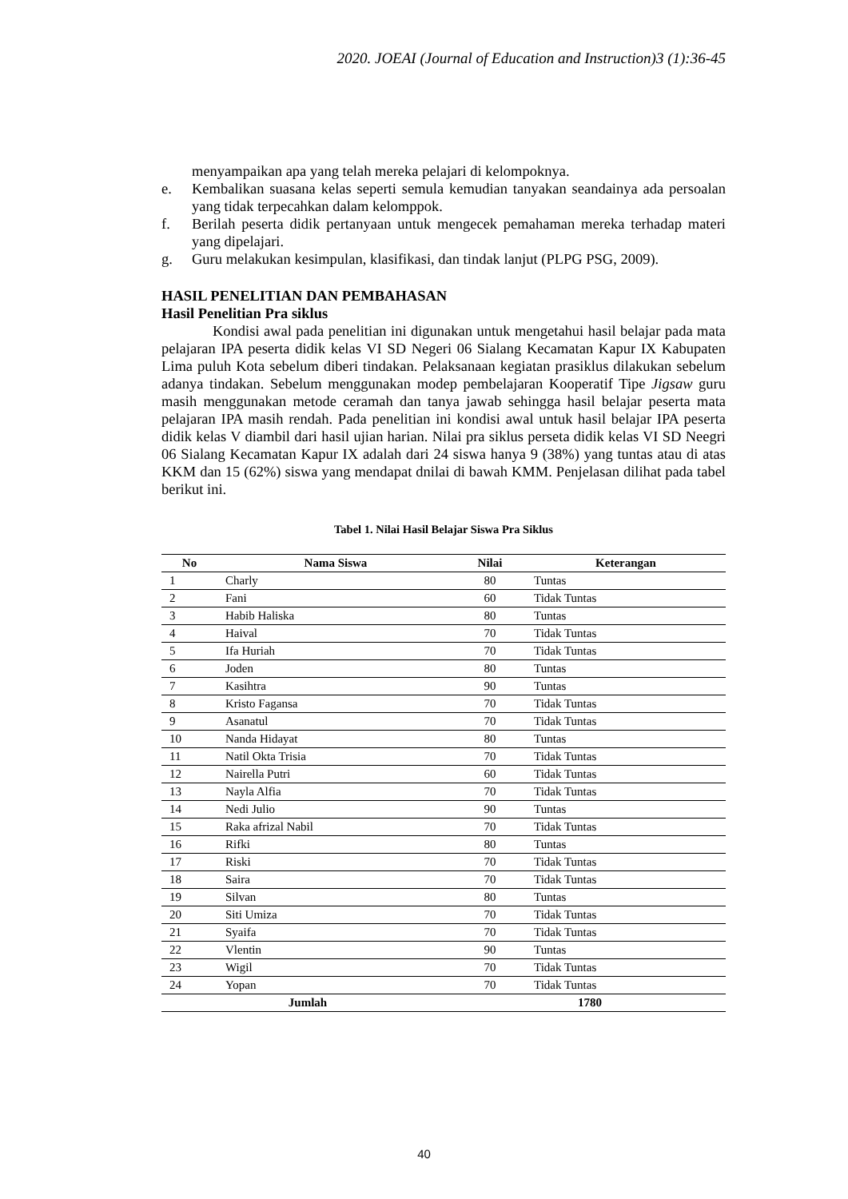2020. JOEAI (Journal of Education and Instruction)3 (1):36-45
menyampaikan apa yang telah mereka pelajari di kelompoknya.
e. Kembalikan suasana kelas seperti semula kemudian tanyakan seandainya ada persoalan yang tidak terpecahkan dalam kelomppok.
f. Berilah peserta didik pertanyaan untuk mengecek pemahaman mereka terhadap materi yang dipelajari.
g. Guru melakukan kesimpulan, klasifikasi, dan tindak lanjut (PLPG PSG, 2009).
HASIL PENELITIAN DAN PEMBAHASAN
Hasil Penelitian Pra siklus
Kondisi awal pada penelitian ini digunakan untuk mengetahui hasil belajar pada mata pelajaran IPA peserta didik kelas VI SD Negeri 06 Sialang Kecamatan Kapur IX Kabupaten Lima puluh Kota sebelum diberi tindakan. Pelaksanaan kegiatan prasiklus dilakukan sebelum adanya tindakan. Sebelum menggunakan modep pembelajaran Kooperatif Tipe Jigsaw guru masih menggunakan metode ceramah dan tanya jawab sehingga hasil belajar peserta mata pelajaran IPA masih rendah. Pada penelitian ini kondisi awal untuk hasil belajar IPA peserta didik kelas V diambil dari hasil ujian harian. Nilai pra siklus perseta didik kelas VI SD Neegri 06 Sialang Kecamatan Kapur IX adalah dari 24 siswa hanya 9 (38%) yang tuntas atau di atas KKM dan 15 (62%) siswa yang mendapat dnilai di bawah KMM. Penjelasan dilihat pada tabel berikut ini.
Tabel 1. Nilai Hasil Belajar Siswa Pra Siklus
| No | Nama Siswa | Nilai | Keterangan |
| --- | --- | --- | --- |
| 1 | Charly | 80 | Tuntas |
| 2 | Fani | 60 | Tidak Tuntas |
| 3 | Habib Haliska | 80 | Tuntas |
| 4 | Haival | 70 | Tidak Tuntas |
| 5 | Ifa Huriah | 70 | Tidak Tuntas |
| 6 | Joden | 80 | Tuntas |
| 7 | Kasihtra | 90 | Tuntas |
| 8 | Kristo Fagansa | 70 | Tidak Tuntas |
| 9 | Asanatul | 70 | Tidak Tuntas |
| 10 | Nanda Hidayat | 80 | Tuntas |
| 11 | Natil Okta Trisia | 70 | Tidak Tuntas |
| 12 | Nairella Putri | 60 | Tidak Tuntas |
| 13 | Nayla Alfia | 70 | Tidak Tuntas |
| 14 | Nedi Julio | 90 | Tuntas |
| 15 | Raka afrizal Nabil | 70 | Tidak Tuntas |
| 16 | Rifki | 80 | Tuntas |
| 17 | Riski | 70 | Tidak Tuntas |
| 18 | Saira | 70 | Tidak Tuntas |
| 19 | Silvan | 80 | Tuntas |
| 20 | Siti Umiza | 70 | Tidak Tuntas |
| 21 | Syaifa | 70 | Tidak Tuntas |
| 22 | Vlentin | 90 | Tuntas |
| 23 | Wigil | 70 | Tidak Tuntas |
| 24 | Yopan | 70 | Tidak Tuntas |
| Jumlah | | 1780 | |
40